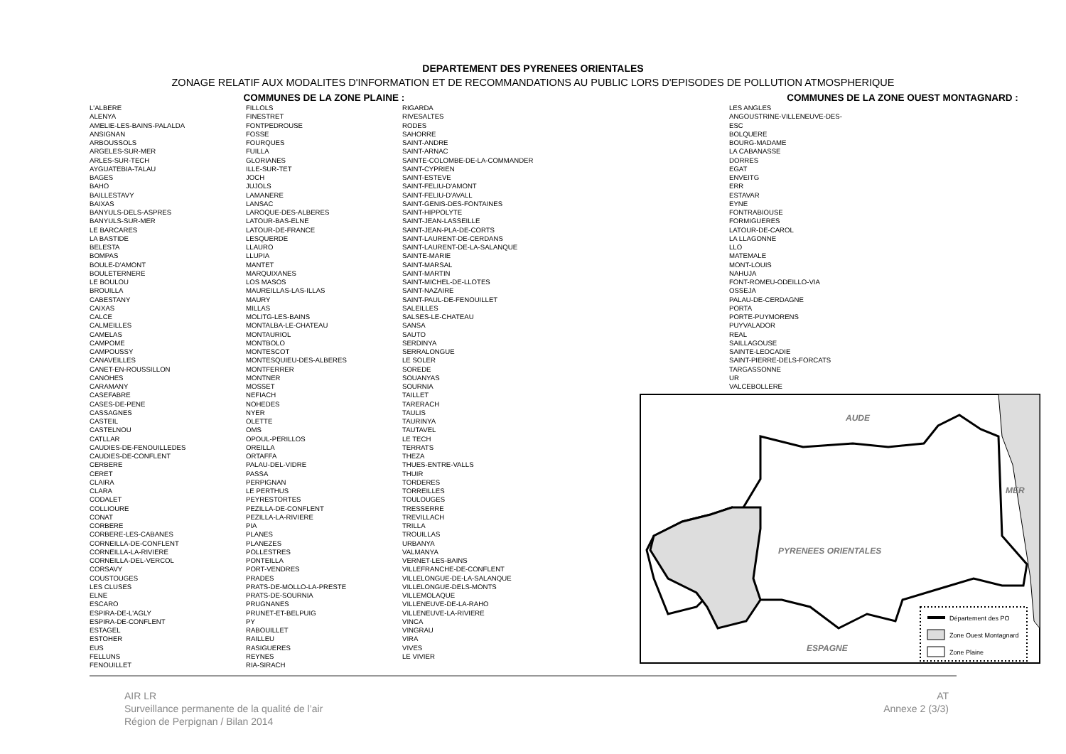DEPARTEMENT DES PYRENEES ORIENTALES
ZONAGE RELATIF AUX MODALITES D'INFORMATION ET DE RECOMMANDATIONS AU PUBLIC LORS D'EPISODES DE POLLUTION ATMOSPHERIQUE
COMMUNES DE LA ZONE PLAINE :
L'ALBERE
ALENYA
AMELIE-LES-BAINS-PALALDA
ANSIGNAN
ARBOUSSOLS
ARGELES-SUR-MER
ARLES-SUR-TECH
AYGUATEBIA-TALAU
BAGES
BAHO
BAILLESTAVY
BAIXAS
BANYULS-DELS-ASPRES
BANYULS-SUR-MER
LE BARCARES
LA BASTIDE
BELESTA
BOMPAS
BOULE-D'AMONT
BOULETERNERE
LE BOULOU
BROUILLA
CABESTANY
CAIXAS
CALCE
CALMEILLES
CAMELAS
CAMPOME
CAMPOUSSY
CANAVEILLES
CANET-EN-ROUSSILLON
CANOHES
CARAMANY
CASEFABRE
CASES-DE-PENE
CASSAGNES
CASTEIL
CASTELNOU
CATLLAR
CAUDIES-DE-FENOUILLEDES
CAUDIES-DE-CONFLENT
CERBERE
CERET
CLAIRA
CLARA
CODALET
COLLIOURE
CONAT
CORBERE
CORBERE-LES-CABANES
CORNEILLA-DE-CONFLENT
CORNEILLA-LA-RIVIERE
CORNEILLA-DEL-VERCOL
CORSAVY
COUSTOUGES
LES CLUSES
ELNE
ESCARO
ESPIRA-DE-L'AGLY
ESPIRA-DE-CONFLENT
ESTAGEL
ESTOHER
EUS
FELLUNS
FENOUILLET
FILLOLS
FINESTRET
FONTPEDROUSE
FOSSE
FOURQUES
FUILLA
GLORIANES
ILLE-SUR-TET
JOCH
JUJOLS
LAMANERE
LANSAC
LAROQUE-DES-ALBERES
LATOUR-BAS-ELNE
LATOUR-DE-FRANCE
LESQUERDE
LLAURO
LLUPIA
MANTET
MARQUIXANES
LOS MASOS
MAUREILLAS-LAS-ILLAS
MAURY
MILLAS
MOLITG-LES-BAINS
MONTALBA-LE-CHATEAU
MONTAURIOL
MONTBOLO
MONTESCOT
MONTESQUIEU-DES-ALBERES
MONTFERRER
MONTNER
MOSSET
NEFIACH
NOHEDES
NYER
OLETTE
OMS
OPOUL-PERILLOS
OREILLA
ORTAFFA
PALAU-DEL-VIDRE
PASSA
PERPIGNAN
LE PERTHUS
PEYRESTORTES
PEZILLA-DE-CONFLENT
PEZILLA-LA-RIVIERE
PIA
PLANES
PLANEZES
POLLESTRES
PONTEILLA
PORT-VENDRES
PRADES
PRATS-DE-MOLLO-LA-PRESTE
PRATS-DE-SOURNIA
PRUGNANES
PRUNET-ET-BELPUIG
PY
RABOUILLET
RAILLEU
RASIGUERES
REYNES
RIA-SIRACH
RIGARDA
RIVESALTES
RODES
SAHORRE
SAINT-ANDRE
SAINT-ARNAC
SAINTE-COLOMBE-DE-LA-COMMANDER
SAINT-CYPRIEN
SAINT-ESTEVE
SAINT-FELIU-D'AMONT
SAINT-FELIU-D'AVALL
SAINT-GENIS-DES-FONTAINES
SAINT-HIPPOLYTE
SAINT-JEAN-LASSEILLE
SAINT-JEAN-PLA-DE-CORTS
SAINT-LAURENT-DE-CERDANS
SAINT-LAURENT-DE-LA-SALANQUE
SAINTE-MARIE
SAINT-MARSAL
SAINT-MARTIN
SAINT-MICHEL-DE-LLOTES
SAINT-NAZAIRE
SAINT-PAUL-DE-FENOUILLET
SALEILLES
SALSES-LE-CHATEAU
SANSA
SAUTO
SERDINYA
SERRALONGUE
LE SOLER
SOREDE
SOUANYAS
SOURNIA
TAILLET
TARERACH
TAULIS
TAURINYA
TAUTAVEL
LE TECH
TERRATS
THEZA
THUES-ENTRE-VALLS
THUIR
TORDERES
TORREILLES
TOULOUGES
TRESSERRE
TREVILLACH
TRILLA
TROUILLAS
URBANYA
VALMANYA
VERNET-LES-BAINS
VILLEFRANCHE-DE-CONFLENT
VILLELONGUE-DE-LA-SALANQUE
VILLELONGUE-DELS-MONTS
VILLEMOLAQUE
VILLENEUVE-DE-LA-RAHO
VILLENEUVE-LA-RIVIERE
VINCA
VINGRAU
VIRA
VIVES
LE VIVIER
COMMUNES DE LA ZONE OUEST MONTAGNARD :
LES ANGLES
ANGOUSTRINE-VILLENEUVE-DES-
ESC
BOLQUERE
BOURG-MADAME
LA CABANASSE
DORRES
EGAT
ENVEITG
ERR
ESTAVAR
EYNE
FONTRABIOUSE
FORMIGUERES
LATOUR-DE-CAROL
LA LLAGONNE
LLO
MATEMALE
MONT-LOUIS
NAHUJA
FONT-ROMEU-ODEILLO-VIA
OSSEJA
PALAU-DE-CERDAGNE
PORTA
PORTE-PUYMORENS
PUYVALADOR
REAL
SAILLAGOUSE
SAINTE-LEOCADIE
SAINT-PIERRE-DELS-FORCATS
TARGASSONNE
UR
VALCEBOLLERE
AUDE
MER
PYRENEES ORIENTALES
ESPAGNE
Département des PO
Zone Ouest Montagnard
Zone Plaine
AIR LR
Surveillance permanente de la qualité de l’air
Région de Perpignan / Bilan 2014
AT
Annexe 2 (3/3)